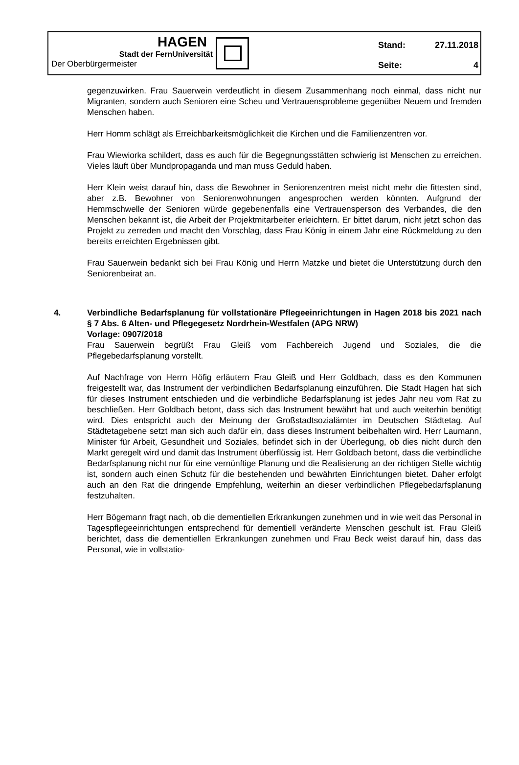HAGEN
Stadt der FernUniversität
Der Oberbürgermeister
| Stand: | 27.11.2018 |
| Seite: | 4 |
gegenzuwirken. Frau Sauerwein verdeutlicht in diesem Zusammenhang noch einmal, dass nicht nur Migranten, sondern auch Senioren eine Scheu und Vertrauensprobleme gegenüber Neuem und fremden Menschen haben.
Herr Homm schlägt als Erreichbarkeitsmöglichkeit die Kirchen und die Familienzentren vor.
Frau Wiewiorka schildert, dass es auch für die Begegnungsstätten schwierig ist Menschen zu erreichen. Vieles läuft über Mundpropaganda und man muss Geduld haben.
Herr Klein weist darauf hin, dass die Bewohner in Seniorenzentren meist nicht mehr die fittesten sind, aber z.B. Bewohner von Seniorenwohnungen angesprochen werden könnten. Aufgrund der Hemmschwelle der Senioren würde gegebenenfalls eine Vertrauensperson des Verbandes, die den Menschen bekannt ist, die Arbeit der Projektmitarbeiter erleichtern. Er bittet darum, nicht jetzt schon das Projekt zu zerreden und macht den Vorschlag, dass Frau König in einem Jahr eine Rückmeldung zu den bereits erreichten Ergebnissen gibt.
Frau Sauerwein bedankt sich bei Frau König und Herrn Matzke und bietet die Unterstützung durch den Seniorenbeirat an.
4. Verbindliche Bedarfsplanung für vollstationäre Pflegeeinrichtungen in Hagen 2018 bis 2021 nach § 7 Abs. 6 Alten- und Pflegegesetz Nordrhein-Westfalen (APG NRW)
Vorlage: 0907/2018
Frau Sauerwein begrüßt Frau Gleiß vom Fachbereich Jugend und Soziales, die die Pflegebedarfsplanung vorstellt.
Auf Nachfrage von Herrn Höfig erläutern Frau Gleiß und Herr Goldbach, dass es den Kommunen freigestellt war, das Instrument der verbindlichen Bedarfsplanung einzuführen. Die Stadt Hagen hat sich für dieses Instrument entschieden und die verbindliche Bedarfsplanung ist jedes Jahr neu vom Rat zu beschließen. Herr Goldbach betont, dass sich das Instrument bewährt hat und auch weiterhin benötigt wird. Dies entspricht auch der Meinung der Großstadtsozialämter im Deutschen Städtetag. Auf Städtetagebene setzt man sich auch dafür ein, dass dieses Instrument beibehalten wird. Herr Laumann, Minister für Arbeit, Gesundheit und Soziales, befindet sich in der Überlegung, ob dies nicht durch den Markt geregelt wird und damit das Instrument überflüssig ist. Herr Goldbach betont, dass die verbindliche Bedarfsplanung nicht nur für eine vernünftige Planung und die Realisierung an der richtigen Stelle wichtig ist, sondern auch einen Schutz für die bestehenden und bewährten Einrichtungen bietet. Daher erfolgt auch an den Rat die dringende Empfehlung, weiterhin an dieser verbindlichen Pflegebedarfsplanung festzuhalten.
Herr Bögemann fragt nach, ob die dementiellen Erkrankungen zunehmen und in wie weit das Personal in Tagespflegeeinrichtungen entsprechend für dementiell veränderte Menschen geschult ist. Frau Gleiß berichtet, dass die dementiellen Erkrankungen zunehmen und Frau Beck weist darauf hin, dass das Personal, wie in vollstatio-